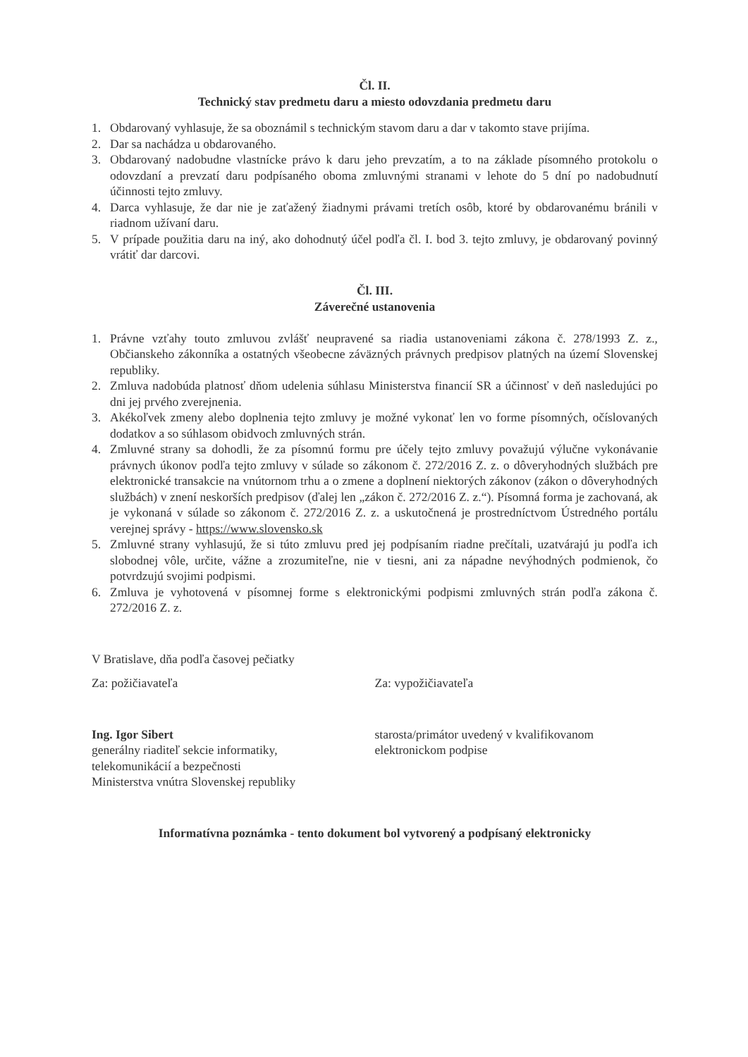Čl. II.
Technický stav predmetu daru a miesto odovzdania predmetu daru
1. Obdarovaný vyhlasuje, že sa oboznámil s technickým stavom daru a dar v takomto stave prijíma.
2. Dar sa nachádza u obdarovaného.
3. Obdarovaný nadobudne vlastnícke právo k daru jeho prevzatím, a to na základe písomného protokolu o odovzdaní a prevzatí daru podpísaného oboma zmluvnými stranami v lehote do 5 dní po nadobudnutí účinnosti tejto zmluvy.
4. Darca vyhlasuje, že dar nie je zaťažený žiadnymi právami tretích osôb, ktoré by obdarovanému bránili v riadnom užívaní daru.
5. V prípade použitia daru na iný, ako dohodnutý účel podľa čl. I. bod 3. tejto zmluvy, je obdarovaný povinný vrátiť dar darcovi.
Čl. III.
Záverečné ustanovenia
1. Právne vzťahy touto zmluvou zvlášť neupravené sa riadia ustanoveniami zákona č. 278/1993 Z. z., Občianskeho zákonníka a ostatných všeobecne záväzných právnych predpisov platných na území Slovenskej republiky.
2. Zmluva nadobúda platnosť dňom udelenia súhlasu Ministerstva financií SR a účinnosť v deň nasledujúci po dni jej prvého zverejnenia.
3. Akékoľvek zmeny alebo doplnenia tejto zmluvy je možné vykonať len vo forme písomných, očíslovaných dodatkov a so súhlasom obidvoch zmluvných strán.
4. Zmluvné strany sa dohodli, že za písomnú formu pre účely tejto zmluvy považujú výlučne vykonávanie právnych úkonov podľa tejto zmluvy v súlade so zákonom č. 272/2016 Z. z. o dôveryhodných službách pre elektronické transakcie na vnútornom trhu a o zmene a doplnení niektorých zákonov (zákon o dôveryhodných službách) v znení neskorších predpisov (ďalej len „zákon č. 272/2016 Z. z.“). Písomná forma je zachovaná, ak je vykonaná v súlade so zákonom č. 272/2016 Z. z. a uskutočnená je prostredníctvom Ústredného portálu verejnej správy - https://www.slovensko.sk
5. Zmluvné strany vyhlasujú, že si túto zmluvu pred jej podpísaním riadne prečítali, uzatvárajú ju podľa ich slobodnej vôle, určite, vážne a zrozumiteľne, nie v tiesni, ani za nápadne nevýhodných podmienok, čo potvrdzujú svojimi podpismi.
6. Zmluva je vyhotovená v písomnej forme s elektronickými podpismi zmluvných strán podľa zákona č. 272/2016 Z. z.
V Bratislave, dňa podľa časovej pečiatky
Za: požičiavateľa Za: vypožičiavateľa
Ing. Igor Sibert
generálny riaditeľ sekcie informatiky,
telekomunikácií a bezpečnosti
Ministerstva vnútra Slovenskej republiky
starosta/primátor uvedený v kvalifikovanom
elektronickom podpise
Informatívna poznámka - tento dokument bol vytvorený a podpísaný elektronicky